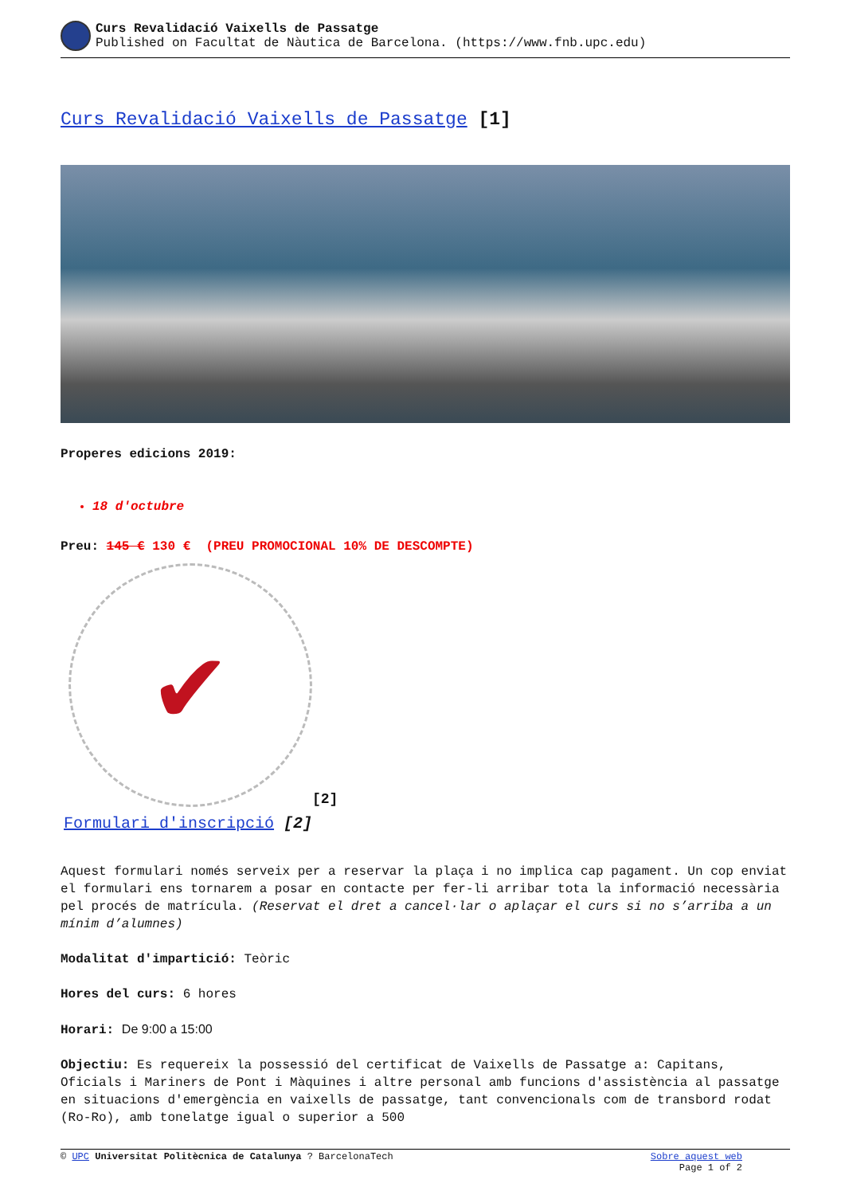Curs Revalidació Vaixells de Passatge
Published on Facultat de Nàutica de Barcelona. (https://www.fnb.upc.edu)
Curs Revalidació Vaixells de Passatge [1]
Properes edicions 2019:
18 d'octubre
Preu: 145 € 130 € (PREU PROMOCIONAL 10% DE DESCOMPTE)
✔
[2]
Formulari d'inscripció [2]
Aquest formulari només serveix per a reservar la plaça i no implica cap pagament. Un cop enviat el formulari ens tornarem a posar en contacte per fer-li arribar tota la informació necessària pel procés de matrícula. (Reservat el dret a cancel·lar o aplaçar el curs si no s’arriba a un mínim d’alumnes)
Modalitat d'impartició: Teòric
Hores del curs: 6 hores
Horari: De 9:00 a 15:00
Objectiu: Es requereix la possessió del certificat de Vaixells de Passatge a: Capitans, Oficials i Mariners de Pont i Màquines i altre personal amb funcions d'assistència al passatge en situacions d'emergència en vaixells de passatge, tant convencionals com de transbord rodat (Ro-Ro), amb tonelatge igual o superior a 500
© UPC Universitat Politècnica de Catalunya ? BarcelonaTech Sobre aquest web
Page 1 of 2